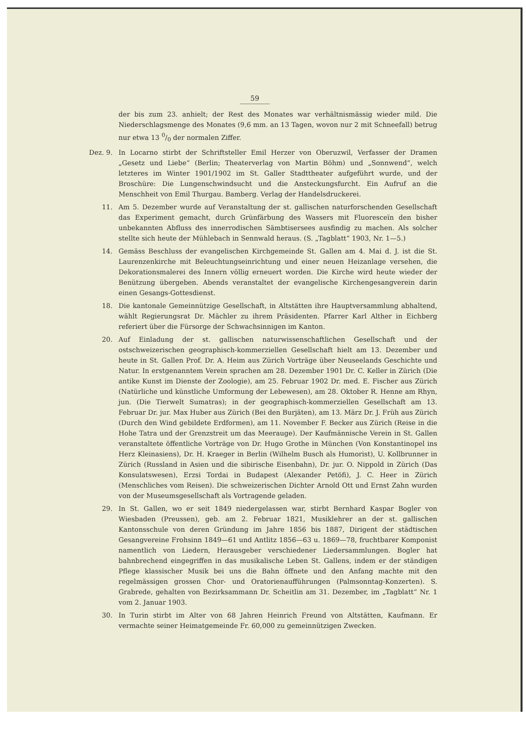59
der bis zum 23. anhielt; der Rest des Monates war verhältnismässig wieder mild. Die Niederschlagsmenge des Monates (9,6 mm. an 13 Tagen, wovon nur 2 mit Schneefall) betrug nur etwa 13 0/0 der normalen Ziffer.
Dez. 9. In Locarno stirbt der Schriftsteller Emil Herzer von Oberuzwil, Verfasser der Dramen „Gesetz und Liebe“ (Berlin; Theaterverlag von Martin Böhm) und „Sonnwend“, welch letzteres im Winter 1901/1902 im St. Galler Stadttheater aufgeführt wurde, und der Broschüre: Die Lungenschwindsucht und die Ansteckungsfurcht. Ein Aufruf an die Menschheit von Emil Thurgau. Bamberg. Verlag der Handelsdruckerei.
11. Am 5. Dezember wurde auf Veranstaltung der st. gallischen naturforschenden Gesellschaft das Experiment gemacht, durch Grünfärbung des Wassers mit Fluoresceïn den bisher unbekannten Abfluss des innerrodischen Sämbtisersees ausfindig zu machen. Als solcher stellte sich heute der Mühlebach in Sennwald heraus. (S. „Tagblatt“ 1903, Nr. 1—5.)
14. Gemäss Beschluss der evangelischen Kirchgemeinde St. Gallen am 4. Mai d. J. ist die St. Laurenzenkirche mit Beleuchtungseinrichtung und einer neuen Heizanlage versehen, die Dekorationsmalerei des Innern völlig erneuert worden. Die Kirche wird heute wieder der Benützung übergeben. Abends veranstaltet der evangelische Kirchengesangverein darin einen Gesangs-Gottesdienst.
18. Die kantonale Gemeinnützige Gesellschaft, in Altstätten ihre Hauptversammlung abhaltend, wählt Regierungsrat Dr. Mächler zu ihrem Präsidenten. Pfarrer Karl Alther in Eichberg referiert über die Fürsorge der Schwachsinnigen im Kanton.
20. Auf Einladung der st. gallischen naturwissenschaftlichen Gesellschaft und der ostschweizerischen geographisch-kommerziellen Gesellschaft hielt am 13. Dezember und heute in St. Gallen Prof. Dr. A. Heim aus Zürich Vorträge über Neuseelands Geschichte und Natur. In erstgenanntem Verein sprachen am 28. Dezember 1901 Dr. C. Keller in Zürich (Die antike Kunst im Dienste der Zoologie), am 25. Februar 1902 Dr. med. E. Fischer aus Zürich (Natürliche und künstliche Umformung der Lebewesen), am 28. Oktober R. Henne am Rhyn, jun. (Die Tierwelt Sumatras); in der geographisch-kommerziellen Gesellschaft am 13. Februar Dr. jur. Max Huber aus Zürich (Bei den Burjäten), am 13. März Dr. J. Früh aus Zürich (Durch den Wind gebildete Erdformen), am 11. November F. Becker aus Zürich (Reise in die Hohe Tatra und der Grenzstreit um das Meerauge). Der Kaufmännische Verein in St. Gallen veranstaltete öffentliche Vorträge von Dr. Hugo Grothe in München (Von Konstantinopel ins Herz Kleinasiens), Dr. H. Kraeger in Berlin (Wilhelm Busch als Humorist), U. Kollbrunner in Zürich (Russland in Asien und die sibirische Eisenbahn), Dr. jur. O. Nippold in Zürich (Das Konsulatswesen), Erzsi Tordai in Budapest (Alexander Petöfi), J. C. Heer in Zürich (Menschliches vom Reisen). Die schweizerischen Dichter Arnold Ott und Ernst Zahn wurden von der Museumsgesellschaft als Vortragende geladen.
29. In St. Gallen, wo er seit 1849 niedergelassen war, stirbt Bernhard Kaspar Bogler von Wiesbaden (Preussen), geb. am 2. Februar 1821, Musiklehrer an der st. gallischen Kantonsschule von deren Gründung im Jahre 1856 bis 1887, Dirigent der städtischen Gesangvereine Frohsinn 1849—61 und Antlitz 1856—63 u. 1869—78, fruchtbarer Komponist namentlich von Liedern, Herausgeber verschiedener Liedersammlungen. Bogler hat bahnbrechend eingegriffen in das musikalische Leben St. Gallens, indem er der ständigen Pflege klassischer Musik bei uns die Bahn öffnete und den Anfang machte mit den regelmässigen grossen Chor- und Oratorienaufführungen (Palmsonntag-Konzerten). S. Grabrede, gehalten von Bezirksammann Dr. Scheitlin am 31. Dezember, im „Tagblatt“ Nr. 1 vom 2. Januar 1903.
30. In Turin stirbt im Alter von 68 Jahren Heinrich Freund von Altstätten, Kaufmann. Er vermachte seiner Heimatgemeinde Fr. 60,000 zu gemeinnützigen Zwecken.